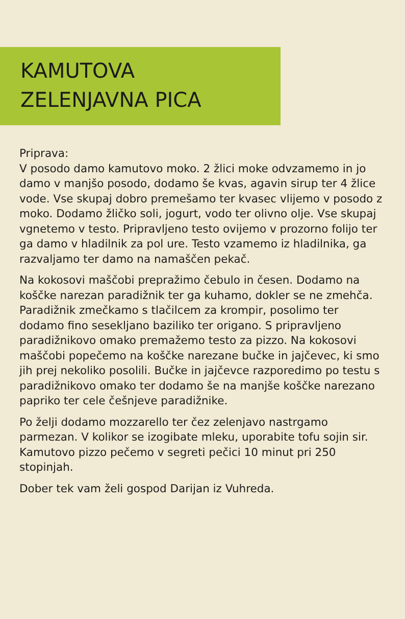KAMUTOVA
ZELENJAVNA PICA
Priprava:
V posodo damo kamutovo moko. 2 žlici moke odvzamemo in jo damo v manjšo posodo, dodamo še kvas, agavin sirup ter 4 žlice vode. Vse skupaj dobro premešamo ter kvasec vlijemo v posodo z moko. Dodamo žličko soli, jogurt, vodo ter olivno olje. Vse skupaj vgnetemo v testo. Pripravljeno testo ovijemo v prozorno folijo ter ga damo v hladilnik za pol ure. Testo vzamemo iz hladilnika, ga razvaljamo ter damo na namaščen pekač.
Na kokosovi maščobi prepražimo čebulo in česen. Dodamo na koščke narezan paradižnik ter ga kuhamo, dokler se ne zmehča. Paradižnik zmečkamo s tlačilcem za krompir, posolimo ter dodamo fino sesekljano baziliko ter origano. S pripravljeno paradižnikovo omako premažemo testo za pizzo. Na kokosovi maščobi popečemo na koščke narezane bučke in jajčevec, ki smo jih prej nekoliko posolili. Bučke in jajčevce razporedimo po testu s paradižnikovo omako ter dodamo še na manjše koščke narezano papriko ter cele češnjeve paradižnike.
Po želji dodamo mozzarello ter čez zelenjavo nastrgamo parmezan. V kolikor se izogibate mleku, uporabite tofu sojin sir. Kamutovo pizzo pečemo v segreti pečici 10 minut pri 250 stopinjah.
Dober tek vam želi gospod Darijan iz Vuhreda.